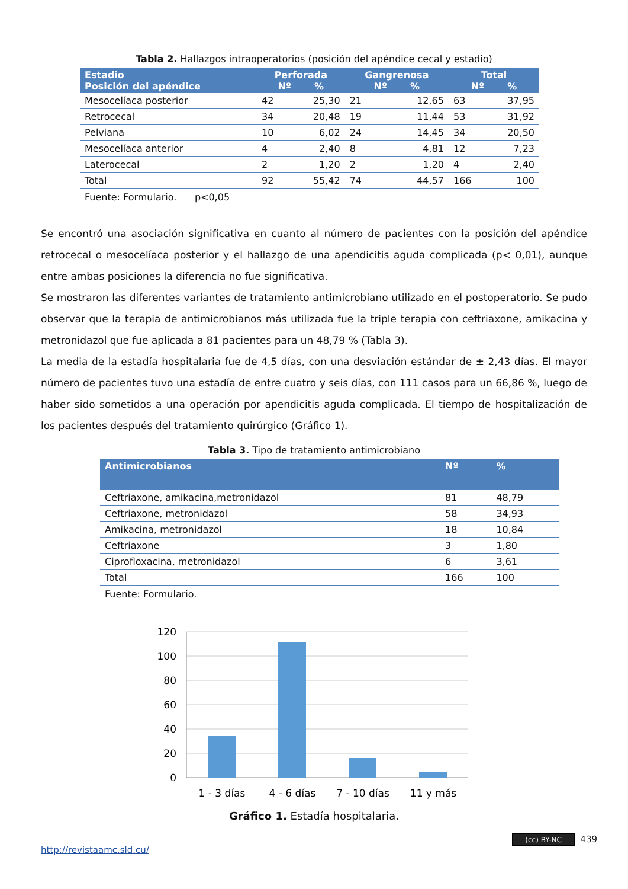Tabla 2. Hallazgos intraoperatorios (posición del apéndice cecal y estadio)
| Estadio Posición del apéndice | Perforada Nº % | | Gangrenosa Nº % | | Total Nº % | |
| --- | --- | --- | --- | --- | --- | --- |
| Mesocelíaca posterior | 42 | 25,30 | 21 | 12,65 | 63 | 37,95 |
| Retrocecal | 34 | 20,48 | 19 | 11,44 | 53 | 31,92 |
| Pelviana | 10 | 6,02 | 24 | 14,45 | 34 | 20,50 |
| Mesocelíaca anterior | 4 | 2,40 | 8 | 4,81 | 12 | 7,23 |
| Laterocecal | 2 | 1,20 | 2 | 1,20 | 4 | 2,40 |
| Total | 92 | 55,42 | 74 | 44,57 | 166 | 100 |
Fuente: Formulario. p<0,05
Se encontró una asociación significativa en cuanto al número de pacientes con la posición del apéndice retrocecal o mesocelíaca posterior y el hallazgo de una apendicitis aguda complicada (p< 0,01), aunque entre ambas posiciones la diferencia no fue significativa.
Se mostraron las diferentes variantes de tratamiento antimicrobiano utilizado en el postoperatorio. Se pudo observar que la terapia de antimicrobianos más utilizada fue la triple terapia con ceftriaxone, amikacina y metronidazol que fue aplicada a 81 pacientes para un 48,79 % (Tabla 3).
La media de la estadía hospitalaria fue de 4,5 días, con una desviación estándar de ± 2,43 días. El mayor número de pacientes tuvo una estadía de entre cuatro y seis días, con 111 casos para un 66,86 %, luego de haber sido sometidos a una operación por apendicitis aguda complicada. El tiempo de hospitalización de los pacientes después del tratamiento quirúrgico (Gráfico 1).
Tabla 3. Tipo de tratamiento antimicrobiano
| Antimicrobianos | Nº | % |
| --- | --- | --- |
| Ceftriaxone, amikacina,metronidazol | 81 | 48,79 |
| Ceftriaxone, metronidazol | 58 | 34,93 |
| Amikacina, metronidazol | 18 | 10,84 |
| Ceftriaxone | 3 | 1,80 |
| Ciprofloxacina, metronidazol | 6 | 3,61 |
| Total | 166 | 100 |
Fuente: Formulario.
120
100
80
60
40
20
0
1 - 3 días
4 - 6 días
7 - 10 días
11 y más
Gráfico 1. Estadía hospitalaria.
http://revistaamc.sld.cu/ (cc) BY-NC 439